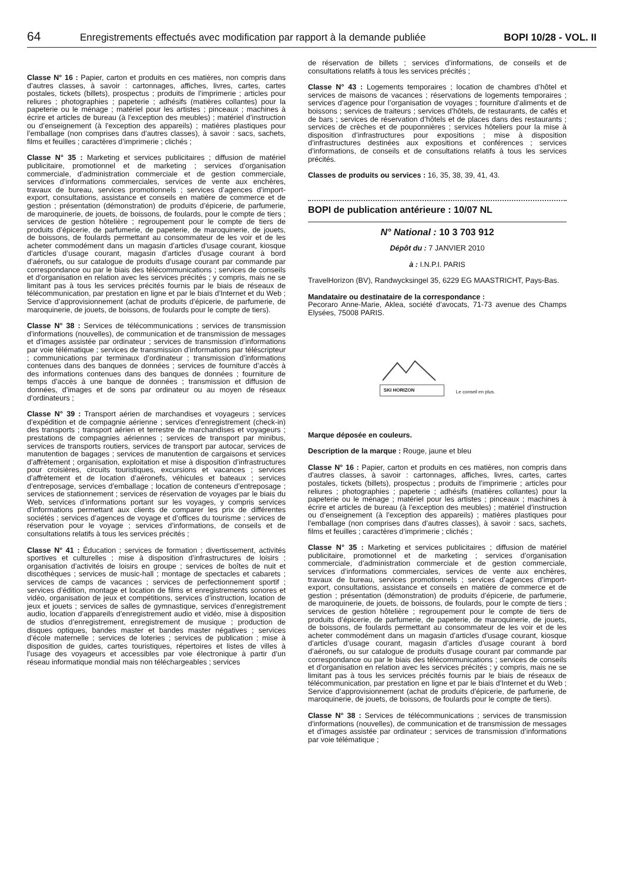64 Enregistrements effectués avec modification par rapport à la demande publiée BOPI 10/28 - VOL. II
Classe N° 16 : Papier, carton et produits en ces matières, non compris dans d’autres classes, à savoir : cartonnages, affiches, livres, cartes, cartes postales, tickets (billets), prospectus ; produits de l’imprimerie ; articles pour reliures ; photographies ; papeterie ; adhésifs (matières collantes) pour la papeterie ou le ménage ; matériel pour les artistes ; pinceaux ; machines à écrire et articles de bureau (à l’exception des meubles) ; matériel d’instruction ou d’enseignement (à l’exception des appareils) ; matières plastiques pour l’emballage (non comprises dans d’autres classes), à savoir : sacs, sachets, films et feuilles ; caractères d’imprimerie ; clichés ;
Classe N° 35 : Marketing et services publicitaires ; diffusion de matériel publicitaire, promotionnel et de marketing ; services d’organisation commerciale, d’administration commerciale et de gestion commerciale, services d’informations commerciales, services de vente aux enchères, travaux de bureau, services promotionnels ; services d’agences d’import-export, consultations, assistance et conseils en matière de commerce et de gestion ; présentation (démonstration) de produits d’épicerie, de parfumerie, de maroquinerie, de jouets, de boissons, de foulards, pour le compte de tiers ; services de gestion hôtelière ; regroupement pour le compte de tiers de produits d’épicerie, de parfumerie, de papeterie, de maroquinerie, de jouets, de boissons, de foulards permettant au consommateur de les voir et de les acheter commodément dans un magasin d’articles d’usage courant, kiosque d’articles d’usage courant, magasin d’articles d’usage courant à bord d’aéronefs, ou sur catalogue de produits d’usage courant par commande par correspondance ou par le biais des télécommunications ; services de conseils et d’organisation en relation avec les services précités ; y compris, mais ne se limitant pas à tous les services précités fournis par le biais de réseaux de télécommunication, par prestation en ligne et par le biais d’Internet et du Web ; Service d’approvisionnement (achat de produits d’épicerie, de parfumerie, de maroquinerie, de jouets, de boissons, de foulards pour le compte de tiers).
Classe N° 38 : Services de télécommunications ; services de transmission d’informations (nouvelles), de communication et de transmission de messages et d’images assistée par ordinateur ; services de transmission d’informations par voie télématique ; services de transmission d’informations par téléscripteur ; communications par terminaux d’ordinateur ; transmission d’informations contenues dans des banques de données ; services de fourniture d’accès à des informations contenues dans des banques de données ; fourniture de temps d’accès à une banque de données ; transmission et diffusion de données, d’images et de sons par ordinateur ou au moyen de réseaux d’ordinateurs ;
Classe N° 39 : Transport aérien de marchandises et voyageurs ; services d’expédition et de compagnie aérienne ; services d’enregistrement (check-in) des transports ; transport aérien et terrestre de marchandises et voyageurs ; prestations de compagnies aériennes ; services de transport par minibus, services de transports routiers, services de transport par autocar, services de manutention de bagages ; services de manutention de cargaisons et services d’affrètement ; organisation, exploitation et mise à disposition d’infrastructures pour croisières, circuits touristiques, excursions et vacances ; services d’affrètement et de location d’aéronefs, véhicules et bateaux ; services d’entreposage, services d’emballage ; location de conteneurs d’entreposage ; services de stationnement ; services de réservation de voyages par le biais du Web, services d’informations portant sur les voyages, y compris services d’informations permettant aux clients de comparer les prix de différentes sociétés ; services d’agences de voyage et d’offices du tourisme ; services de réservation pour le voyage ; services d’informations, de conseils et de consultations relatifs à tous les services précités ;
Classe N° 41 : Éducation ; services de formation ; divertissement, activités sportives et culturelles ; mise à disposition d’infrastructures de loisirs ; organisation d’activités de loisirs en groupe ; services de boîtes de nuit et discothèques ; services de music-hall ; montage de spectacles et cabarets ; services de camps de vacances ; services de perfectionnement sportif ; services d’édition, montage et location de films et enregistrements sonores et vidéo, organisation de jeux et compétitions, services d’instruction, location de jeux et jouets ; services de salles de gymnastique, services d’enregistrement audio, location d’appareils d’enregistrement audio et vidéo, mise à disposition de studios d’enregistrement, enregistrement de musique ; production de disques optiques, bandes master et bandes master négatives ; services d’école maternelle ; services de loteries ; services de publication ; mise à disposition de guides, cartes touristiques, répertoires et listes de villes à l’usage des voyageurs et accessibles par voie électronique à partir d’un réseau informatique mondial mais non téléchargeables ; services
de réservation de billets ; services d’informations, de conseils et de consultations relatifs à tous les services précités ;
Classe N° 43 : Logements temporaires ; location de chambres d’hôtel et services de maisons de vacances ; réservations de logements temporaires ; services d’agence pour l’organisation de voyages ; fourniture d’aliments et de boissons ; services de traiteurs ; services d’hôtels, de restaurants, de cafés et de bars ; services de réservation d’hôtels et de places dans des restaurants ; services de crèches et de pouponnières ; services hôteliers pour la mise à disposition d’infrastructures pour expositions ; mise à disposition d’infrastructures destinées aux expositions et conférences ; services d’informations, de conseils et de consultations relatifs à tous les services précités.
Classes de produits ou services : 16, 35, 38, 39, 41, 43.
BOPI de publication antérieure : 10/07 NL
N° National : 10 3 703 912
Dépôt du : 7 JANVIER 2010
à : I.N.P.I. PARIS
TravelHorizon (BV), Randwycksingel 35, 6229 EG MAASTRICHT, Pays-Bas.
Mandataire ou destinataire de la correspondance :
Pecoraro Anne-Marie, Aklea, société d’avocats, 71-73 avenue des Champs Elysées, 75008 PARIS.
SKI HORIZON
Le conseil en plus.
Marque déposée en couleurs.
Description de la marque : Rouge, jaune et bleu
Classe N° 16 : Papier, carton et produits en ces matières, non compris dans d’autres classes, à savoir : cartonnages, affiches, livres, cartes, cartes postales, tickets (billets), prospectus ; produits de l’imprimerie ; articles pour reliures ; photographies ; papeterie ; adhésifs (matières collantes) pour la papeterie ou le ménage ; matériel pour les artistes ; pinceaux ; machines à écrire et articles de bureau (à l’exception des meubles) ; matériel d’instruction ou d’enseignement (à l’exception des appareils) ; matières plastiques pour l’emballage (non comprises dans d’autres classes), à savoir : sacs, sachets, films et feuilles ; caractères d’imprimerie ; clichés ;
Classe N° 35 : Marketing et services publicitaires ; diffusion de matériel publicitaire, promotionnel et de marketing ; services d’organisation commerciale, d’administration commerciale et de gestion commerciale, services d’informations commerciales, services de vente aux enchères, travaux de bureau, services promotionnels ; services d’agences d’import-export, consultations, assistance et conseils en matière de commerce et de gestion ; présentation (démonstration) de produits d’épicerie, de parfumerie, de maroquinerie, de jouets, de boissons, de foulards, pour le compte de tiers ; services de gestion hôtelière ; regroupement pour le compte de tiers de produits d’épicerie, de parfumerie, de papeterie, de maroquinerie, de jouets, de boissons, de foulards permettant au consommateur de les voir et de les acheter commodément dans un magasin d’articles d’usage courant, kiosque d’articles d’usage courant, magasin d’articles d’usage courant à bord d’aéronefs, ou sur catalogue de produits d’usage courant par commande par correspondance ou par le biais des télécommunications ; services de conseils et d’organisation en relation avec les services précités ; y compris, mais ne se limitant pas à tous les services précités fournis par le biais de réseaux de télécommunication, par prestation en ligne et par le biais d’Internet et du Web ; Service d’approvisionnement (achat de produits d’épicerie, de parfumerie, de maroquinerie, de jouets, de boissons, de foulards pour le compte de tiers).
Classe N° 38 : Services de télécommunications ; services de transmission d’informations (nouvelles), de communication et de transmission de messages et d’images assistée par ordinateur ; services de transmission d’informations par voie télématique ;